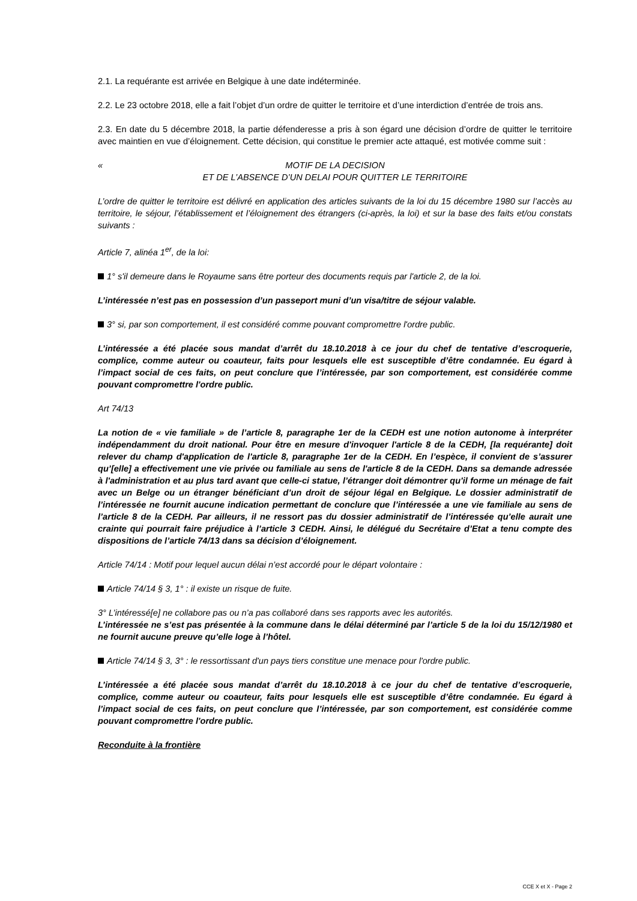2.1. La requérante est arrivée en Belgique à une date indéterminée.
2.2. Le 23 octobre 2018, elle a fait l’objet d’un ordre de quitter le territoire et d’une interdiction d’entrée de trois ans.
2.3. En date du 5 décembre 2018, la partie défenderesse a pris à son égard une décision d’ordre de quitter le territoire avec maintien en vue d’éloignement. Cette décision, qui constitue le premier acte attaqué, est motivée comme suit :
« MOTIF DE LA DECISION
ET DE L’ABSENCE D’UN DELAI POUR QUITTER LE TERRITOIRE
L’ordre de quitter le territoire est délivré en application des articles suivants de la loi du 15 décembre 1980 sur l’accès au territoire, le séjour, l’établissement et l’éloignement des étrangers (ci-après, la loi) et sur la base des faits et/ou constats suivants :
Article 7, alinéa 1<sup>er</sup>, de la loi:
1° s'il demeure dans le Royaume sans être porteur des documents requis par l'article 2, de la loi.
L’intéressée n’est pas en possession d’un passeport muni d’un visa/titre de séjour valable.
3° si, par son comportement, il est considéré comme pouvant compromettre l'ordre public.
L’intéressée a été placée sous mandat d’arrêt du 18.10.2018 à ce jour du chef de tentative d’escroquerie, complice, comme auteur ou coauteur, faits pour lesquels elle est susceptible d’être condamnée. Eu égard à l’impact social de ces faits, on peut conclure que l’intéressée, par son comportement, est considérée comme pouvant compromettre l'ordre public.
Art 74/13
La notion de « vie familiale » de l’article 8, paragraphe 1er de la CEDH est une notion autonome à interpréter indépendamment du droit national. Pour être en mesure d'invoquer l'article 8 de la CEDH, [la requérante] doit relever du champ d'application de l'article 8, paragraphe 1er de la CEDH. En l’espèce, il convient de s’assurer qu’[elle] a effectivement une vie privée ou familiale au sens de l'article 8 de la CEDH. Dans sa demande adressée à l'administration et au plus tard avant que celle-ci statue, l’étranger doit démontrer qu'il forme un ménage de fait avec un Belge ou un étranger bénéficiant d’un droit de séjour légal en Belgique. Le dossier administratif de l’intéressée ne fournit aucune indication permettant de conclure que l’intéressée a une vie familiale au sens de l’article 8 de la CEDH. Par ailleurs, il ne ressort pas du dossier administratif de l’intéressée qu’elle aurait une crainte qui pourrait faire préjudice à l’article 3 CEDH. Ainsi, le délégué du Secrétaire d’Etat a tenu compte des dispositions de l’article 74/13 dans sa décision d’éloignement.
Article 74/14 : Motif pour lequel aucun délai n’est accordé pour le départ volontaire :
Article 74/14 § 3, 1° : il existe un risque de fuite.
3° L’intéressé[e] ne collabore pas ou n’a pas collaboré dans ses rapports avec les autorités.
L’intéressée ne s’est pas présentée à la commune dans le délai déterminé par l’article 5 de la loi du 15/12/1980 et ne fournit aucune preuve qu’elle loge à l’hôtel.
Article 74/14 § 3, 3° : le ressortissant d'un pays tiers constitue une menace pour l'ordre public.
L’intéressée a été placée sous mandat d’arrêt du 18.10.2018 à ce jour du chef de tentative d’escroquerie, complice, comme auteur ou coauteur, faits pour lesquels elle est susceptible d’être condamnée. Eu égard à l’impact social de ces faits, on peut conclure que l’intéressée, par son comportement, est considérée comme pouvant compromettre l'ordre public.
Reconduite à la frontière
CCE X et X - Page 2